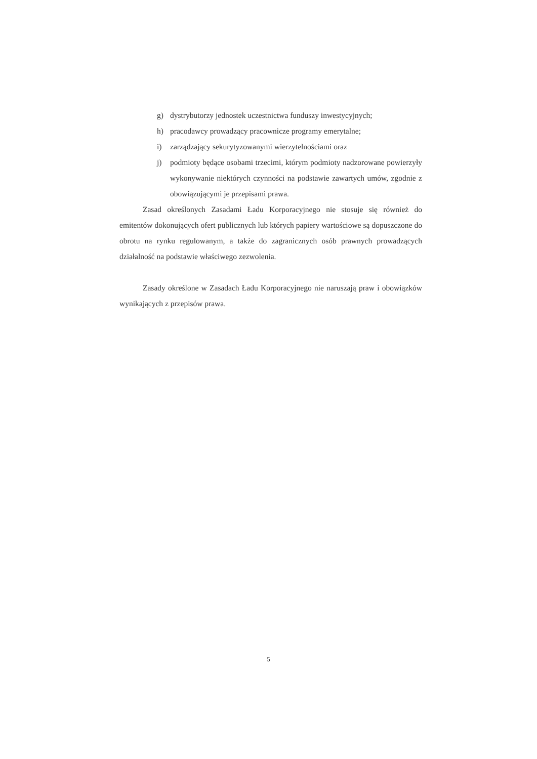g) dystrybutorzy jednostek uczestnictwa funduszy inwestycyjnych;
h) pracodawcy prowadzący pracownicze programy emerytalne;
i) zarządzający sekurytyzowanymi wierzytelnościami oraz
j) podmioty będące osobami trzecimi, którym podmioty nadzorowane powierzyły wykonywanie niektórych czynności na podstawie zawartych umów, zgodnie z obowiązującymi je przepisami prawa.
Zasad określonych Zasadami Ładu Korporacyjnego nie stosuje się również do emitentów dokonujących ofert publicznych lub których papiery wartościowe są dopuszczone do obrotu na rynku regulowanym, a także do zagranicznych osób prawnych prowadzących działalność na podstawie właściwego zezwolenia.
Zasady określone w Zasadach Ładu Korporacyjnego nie naruszają praw i obowiązków wynikających z przepisów prawa.
5